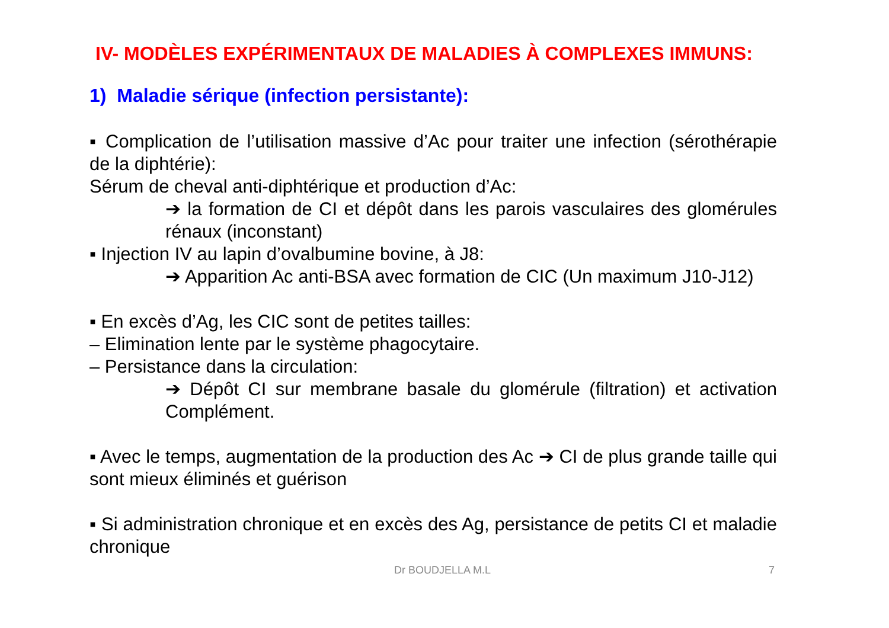IV- MODÈLES EXPÉRIMENTAUX DE MALADIES À COMPLEXES IMMUNS:
1) Maladie sérique (infection persistante):
▪ Complication de l’utilisation massive d’Ac pour traiter une infection (sérothérapie de la diphtérie):
Sérum de cheval anti-diphtérique et production d’Ac:
➔ la formation de CI et dépôt dans les parois vasculaires des glomérules rénaux (inconstant)
▪ Injection IV au lapin d’ovalbumine bovine, à J8:
➔ Apparition Ac anti-BSA avec formation de CIC (Un maximum J10-J12)
▪ En excès d’Ag, les CIC sont de petites tailles:
– Elimination lente par le système phagocytaire.
– Persistance dans la circulation:
➔ Dépôt CI sur membrane basale du glomérule (filtration) et activation Complément.
▪ Avec le temps, augmentation de la production des Ac ➔ CI de plus grande taille qui sont mieux éliminés et guérison
▪ Si administration chronique et en excès des Ag, persistance de petits CI et maladie chronique
Dr BOUDJELLA M.L 7